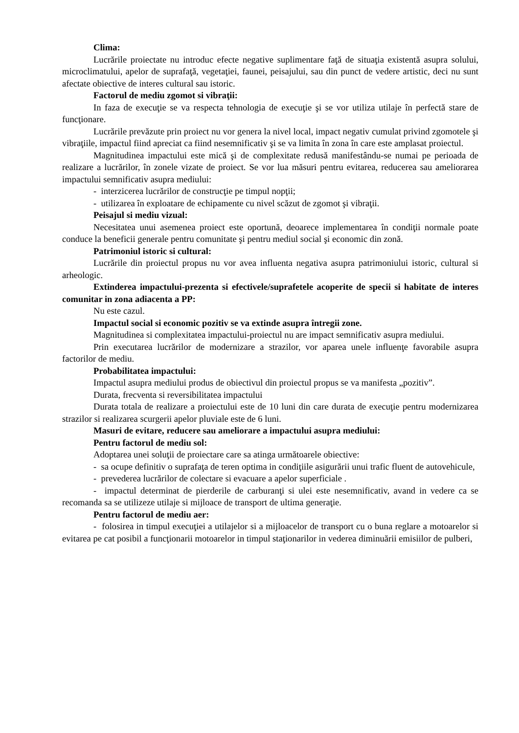Clima:
Lucrările proiectate nu introduc efecte negative suplimentare faţă de situaţia existentă asupra solului, microclimatului, apelor de suprafaţă, vegetaţiei, faunei, peisajului, sau din punct de vedere artistic, deci nu sunt afectate obiective de interes cultural sau istoric.
Factorul de mediu zgomot si vibraţii:
In faza de execuţie se va respecta tehnologia de execuţie şi se vor utiliza utilaje în perfectă stare de funcţionare.
Lucrările prevăzute prin proiect nu vor genera la nivel local, impact negativ cumulat privind zgomotele şi vibraţiile, impactul fiind apreciat ca fiind nesemnificativ şi se va limita în zona în care este amplasat proiectul.
Magnitudinea impactului este mică şi de complexitate redusă manifestându-se numai pe perioada de realizare a lucrărilor, în zonele vizate de proiect. Se vor lua măsuri pentru evitarea, reducerea sau ameliorarea impactului semnificativ asupra mediului:
- interzicerea lucrărilor de construcţie pe timpul nopţii;
- utilizarea în exploatare de echipamente cu nivel scăzut de zgomot şi vibraţii.
Peisajul si mediu vizual:
Necesitatea unui asemenea proiect este oportună, deoarece implementarea în condiţii normale poate conduce la beneficii generale pentru comunitate şi pentru mediul social şi economic din zonă.
Patrimoniul istoric si cultural:
Lucrările din proiectul propus nu vor avea influenta negativa asupra patrimoniului istoric, cultural si arheologic.
Extinderea impactului-prezenta si efectivele/suprafetele acoperite de specii si habitate de interes comunitar in zona adiacenta a PP:
Nu este cazul.
Impactul social si economic pozitiv se va extinde asupra întregii zone.
Magnitudinea si complexitatea impactului-proiectul nu are impact semnificativ asupra mediului.
Prin executarea lucrărilor de modernizare a strazilor, vor aparea unele influenţe favorabile asupra factorilor de mediu.
Probabilitatea impactului:
Impactul asupra mediului produs de obiectivul din proiectul propus se va manifesta „pozitiv”.
Durata, frecventa si reversibilitatea impactului
Durata totala de realizare a proiectului este de 10 luni din care durata de execuţie pentru modernizarea strazilor si realizarea scurgerii apelor pluviale este de 6 luni.
Masuri de evitare, reducere sau ameliorare a impactului asupra mediului:
Pentru factorul de mediu sol:
Adoptarea unei soluţii de proiectare care sa atinga următoarele obiective:
- sa ocupe definitiv o suprafaţa de teren optima in condiţiile asigurării unui trafic fluent de autovehicule,
- prevederea lucrărilor de colectare si evacuare a apelor superficiale .
- impactul determinat de pierderile de carburanţi si ulei este nesemnificativ, avand in vedere ca se recomanda sa se utilizeze utilaje si mijloace de transport de ultima generaţie.
Pentru factorul de mediu aer:
- folosirea in timpul execuţiei a utilajelor si a mijloacelor de transport cu o buna reglare a motoarelor si evitarea pe cat posibil a funcţionarii motoarelor in timpul staţionarilor in vederea diminuării emisiilor de pulberi,